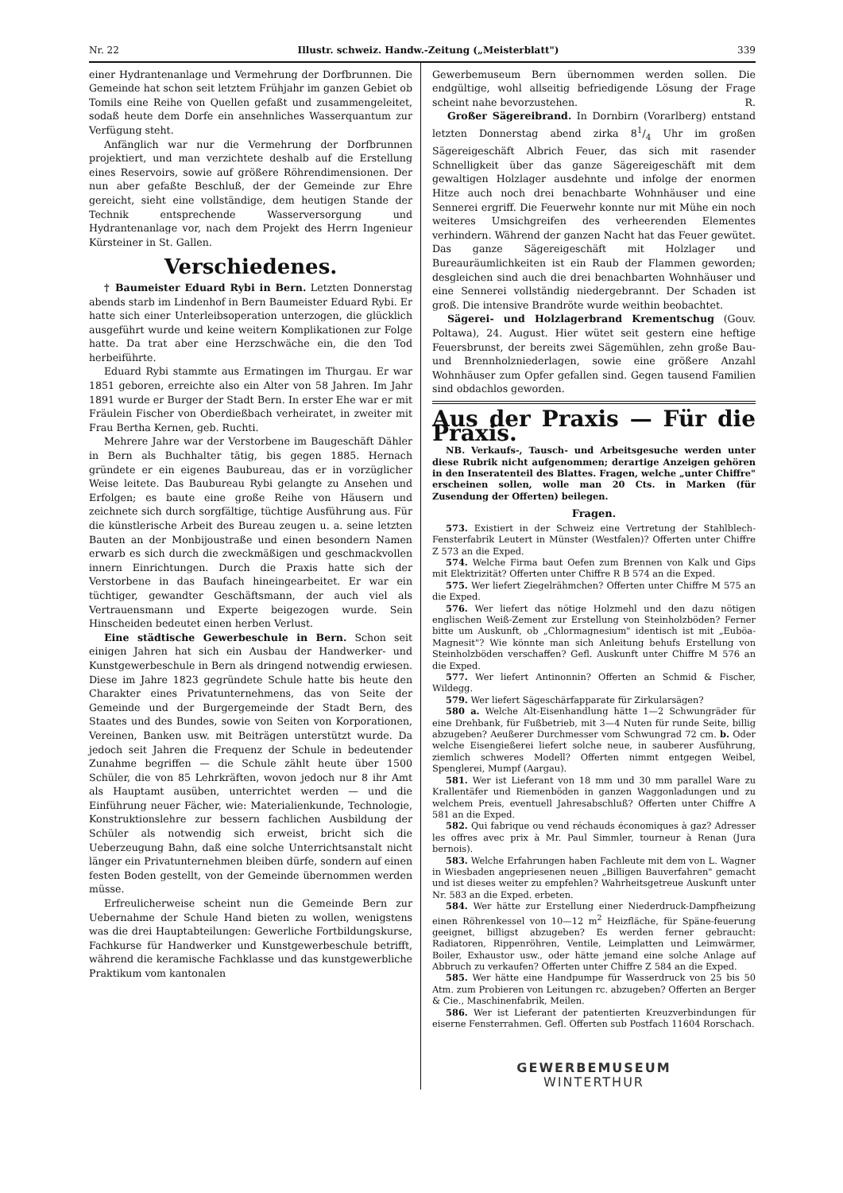Nr. 22 Illustr. schweiz. Handw.-Zeitung („Meisterblatt") 339
einer Hydrantenanlage und Vermehrung der Dorfbrunnen. Die Gemeinde hat schon seit letztem Frühjahr im ganzen Gebiet ob Tomils eine Reihe von Quellen gefaßt und zusammengeleitet, sodaß heute dem Dorfe ein ansehnliches Wasserquantum zur Verfügung steht.
Anfänglich war nur die Vermehrung der Dorfbrunnen projektiert, und man verzichtete deshalb auf die Erstellung eines Reservoirs, sowie auf größere Röhrendimensionen. Der nun aber gefaßte Beschluß, der der Gemeinde zur Ehre gereicht, sieht eine vollständige, dem heutigen Stande der Technik entsprechende Wasserversorgung und Hydrantenanlage vor, nach dem Projekt des Herrn Ingenieur Kürsteiner in St. Gallen.
Verschiedenes.
† Baumeister Eduard Rybi in Bern. Letzten Donnerstag abends starb im Lindenhof in Bern Baumeister Eduard Rybi. Er hatte sich einer Unterleibsoperation unterzogen, die glücklich ausgeführt wurde und keine weitern Komplikationen zur Folge hatte. Da trat aber eine Herzschwäche ein, die den Tod herbeiführte.
Eduard Rybi stammte aus Ermatingen im Thurgau. Er war 1851 geboren, erreichte also ein Alter von 58 Jahren. Im Jahr 1891 wurde er Burger der Stadt Bern. In erster Ehe war er mit Fräulein Fischer von Oberdießbach verheiratet, in zweiter mit Frau Bertha Kernen, geb. Ruchti.
Mehrere Jahre war der Verstorbene im Baugeschäft Dähler in Bern als Buchhalter tätig, bis gegen 1885. Hernach gründete er ein eigenes Baubureau, das er in vorzüglicher Weise leitete. Das Baubureau Rybi gelangte zu Ansehen und Erfolgen; es baute eine große Reihe von Häusern und zeichnete sich durch sorgfältige, tüchtige Ausführung aus. Für die künstlerische Arbeit des Bureau zeugen u. a. seine letzten Bauten an der Monbijoustraße und einen besondern Namen erwarb es sich durch die zweckmäßigen und geschmackvollen innern Einrichtungen. Durch die Praxis hatte sich der Verstorbene in das Baufach hineingearbeitet. Er war ein tüchtiger, gewandter Geschäftsmann, der auch viel als Vertrauensmann und Experte beigezogen wurde. Sein Hinscheiden bedeutet einen herben Verlust.
Eine städtische Gewerbeschule in Bern. Schon seit einigen Jahren hat sich ein Ausbau der Handwerker- und Kunstgewerbeschule in Bern als dringend notwendig erwiesen. Diese im Jahre 1823 gegründete Schule hatte bis heute den Charakter eines Privatunternehmens, das von Seite der Gemeinde und der Burgergemeinde der Stadt Bern, des Staates und des Bundes, sowie von Seiten von Korporationen, Vereinen, Banken usw. mit Beiträgen unterstützt wurde. Da jedoch seit Jahren die Frequenz der Schule in bedeutender Zunahme begriffen — die Schule zählt heute über 1500 Schüler, die von 85 Lehrkräften, wovon jedoch nur 8 ihr Amt als Hauptamt ausüben, unterrichtet werden — und die Einführung neuer Fächer, wie: Materialienkunde, Technologie, Konstruktionslehre zur bessern fachlichen Ausbildung der Schüler als notwendig sich erweist, bricht sich die Ueberzeugung Bahn, daß eine solche Unterrichtsanstalt nicht länger ein Privatunternehmen bleiben dürfe, sondern auf einen festen Boden gestellt, von der Gemeinde übernommen werden müsse.
Erfreulicherweise scheint nun die Gemeinde Bern zur Uebernahme der Schule Hand bieten zu wollen, wenigstens was die drei Hauptabteilungen: Gewerliche Fortbildungskurse, Fachkurse für Handwerker und Kunstgewerbeschule betrifft, während die keramische Fachklasse und das kunstgewerbliche Praktikum vom kantonalen
Gewerbemuseum Bern übernommen werden sollen. Die endgültige, wohl allseitig befriedigende Lösung der Frage scheint nahe bevorzustehen. R.
Großer Sägereibrand. In Dornbirn (Vorarlberg) entstand letzten Donnerstag abend zirka 81/4 Uhr im großen Sägereigeschäft Albrich Feuer, das sich mit rasender Schnelligkeit über das ganze Sägereigeschäft mit dem gewaltigen Holzlager ausdehnte und infolge der enormen Hitze auch noch drei benachbarte Wohnhäuser und eine Sennerei ergriff. Die Feuerwehr konnte nur mit Mühe ein noch weiteres Umsichgreifen des verheerenden Elementes verhindern. Während der ganzen Nacht hat das Feuer gewütet. Das ganze Sägereigeschäft mit Holzlager und Bureauräumlichkeiten ist ein Raub der Flammen geworden; desgleichen sind auch die drei benachbarten Wohnhäuser und eine Sennerei vollständig niedergebrannt. Der Schaden ist groß. Die intensive Brandröte wurde weithin beobachtet.
Sägerei- und Holzlagerbrand Krementschug (Gouv. Poltawa), 24. August. Hier wütet seit gestern eine heftige Feuersbrunst, der bereits zwei Sägemühlen, zehn große Bau- und Brennholzniederlagen, sowie eine größere Anzahl Wohnhäuser zum Opfer gefallen sind. Gegen tausend Familien sind obdachlos geworden.
Aus der Praxis — Für die Praxis.
NB. Verkaufs-, Tausch- und Arbeitsgesuche werden unter diese Rubrik nicht aufgenommen; derartige Anzeigen gehören in den Inseratenteil des Blattes. Fragen, welche „unter Chiffre" erscheinen sollen, wolle man 20 Cts. in Marken (für Zusendung der Offerten) beilegen.
Fragen.
573. Existiert in der Schweiz eine Vertretung der Stahlblech-Fensterfabrik Leutert in Münster (Westfalen)? Offerten unter Chiffre Z 573 an die Exped.
574. Welche Firma baut Oefen zum Brennen von Kalk und Gips mit Elektrizität? Offerten unter Chiffre R B 574 an die Exped.
575. Wer liefert Ziegelrähmchen? Offerten unter Chiffre M 575 an die Exped.
576. Wer liefert das nötige Holzmehl und den dazu nötigen englischen Weiß-Zement zur Erstellung von Steinholzböden? Ferner bitte um Auskunft, ob „Chlormagnesium" identisch ist mit „Euböa-Magnesit"? Wie könnte man sich Anleitung behufs Erstellung von Steinholzböden verschaffen? Gefl. Auskunft unter Chiffre M 576 an die Exped.
577. Wer liefert Antinonnin? Offerten an Schmid & Fischer, Wildegg.
579. Wer liefert Sägeschärfapparate für Zirkularsägen?
580 a. Welche Alt-Eisenhandlung hätte 1—2 Schwungräder für eine Drehbank, für Fußbetrieb, mit 3—4 Nuten für runde Seite, billig abzugeben? Aeußerer Durchmesser vom Schwungrad 72 cm. b. Oder welche Eisengießerei liefert solche neue, in sauberer Ausführung, ziemlich schweres Modell? Offerten nimmt entgegen Weibel, Spenglerei, Mumpf (Aargau).
581. Wer ist Lieferant von 18 mm und 30 mm parallel Ware zu Krallentäfer und Riemenböden in ganzen Waggonladungen und zu welchem Preis, eventuell Jahresabschluß? Offerten unter Chiffre A 581 an die Exped.
582. Qui fabrique ou vend réchauds économiques à gaz? Adresser les offres avec prix à Mr. Paul Simmler, tourneur à Renan (Jura bernois).
583. Welche Erfahrungen haben Fachleute mit dem von L. Wagner in Wiesbaden angepriesenen neuen „Billigen Bauverfahren" gemacht und ist dieses weiter zu empfehlen? Wahrheitsgetreue Auskunft unter Nr. 583 an die Exped. erbeten.
584. Wer hätte zur Erstellung einer Niederdruck-Dampfheizung einen Röhrenkessel von 10—12 m<sup>2</sup> Heizfläche, für Späne-feuerung geeignet, billigst abzugeben? Es werden ferner gebraucht: Radiatoren, Rippenröhren, Ventile, Leimplatten und Leimwärmer, Boiler, Exhaustor usw., oder hätte jemand eine solche Anlage auf Abbruch zu verkaufen? Offerten unter Chiffre Z 584 an die Exped.
585. Wer hätte eine Handpumpe für Wasserdruck von 25 bis 50 Atm. zum Probieren von Leitungen rc. abzugeben? Offerten an Berger & Cie., Maschinenfabrik, Meilen.
586. Wer ist Lieferant der patentierten Kreuzverbindungen für eiserne Fensterrahmen. Gefl. Offerten sub Postfach 11604 Rorschach.
GEWERBEMUSEUM
WINTERTHUR